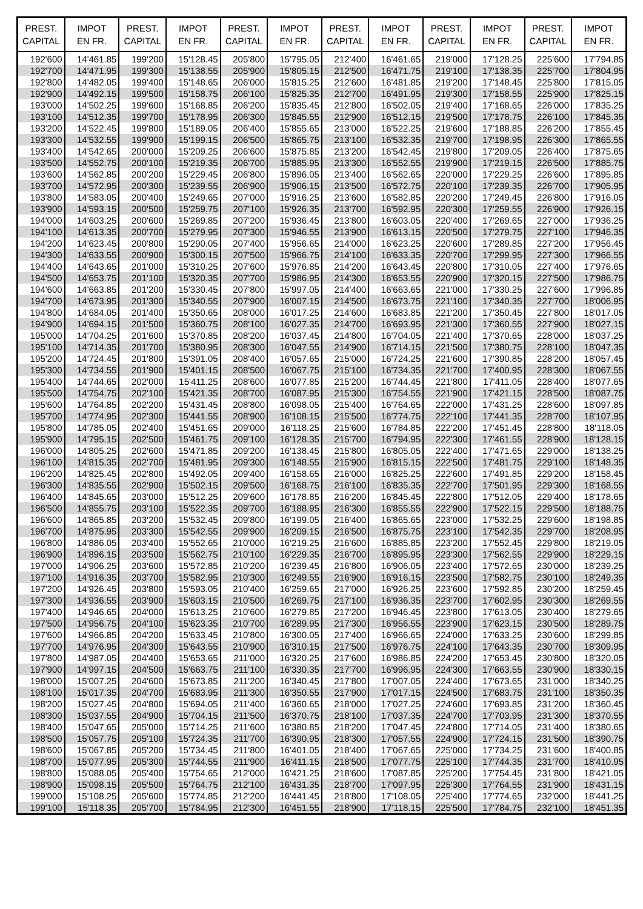| PREST. CAPITAL | IMPOT EN FR. | PREST. CAPITAL | IMPOT EN FR. | PREST. CAPITAL | IMPOT EN FR. | PREST. CAPITAL | IMPOT EN FR. | PREST. CAPITAL | IMPOT EN FR. | PREST. CAPITAL | IMPOT EN FR. |
| --- | --- | --- | --- | --- | --- | --- | --- | --- | --- | --- | --- |
| 192'600 | 14'461.85 | 199'200 | 15'128.45 | 205'800 | 15'795.05 | 212'400 | 16'461.65 | 219'000 | 17'128.25 | 225'600 | 17'794.85 |
| 192'700 | 14'471.95 | 199'300 | 15'138.55 | 205'900 | 15'805.15 | 212'500 | 16'471.75 | 219'100 | 17'138.35 | 225'700 | 17'804.95 |
| 192'800 | 14'482.05 | 199'400 | 15'148.65 | 206'000 | 15'815.25 | 212'600 | 16'481.85 | 219'200 | 17'148.45 | 225'800 | 17'815.05 |
| 192'900 | 14'492.15 | 199'500 | 15'158.75 | 206'100 | 15'825.35 | 212'700 | 16'491.95 | 219'300 | 17'158.55 | 225'900 | 17'825.15 |
| 193'000 | 14'502.25 | 199'600 | 15'168.85 | 206'200 | 15'835.45 | 212'800 | 16'502.05 | 219'400 | 17'168.65 | 226'000 | 17'835.25 |
| 193'100 | 14'512.35 | 199'700 | 15'178.95 | 206'300 | 15'845.55 | 212'900 | 16'512.15 | 219'500 | 17'178.75 | 226'100 | 17'845.35 |
| 193'200 | 14'522.45 | 199'800 | 15'189.05 | 206'400 | 15'855.65 | 213'000 | 16'522.25 | 219'600 | 17'188.85 | 226'200 | 17'855.45 |
| 193'300 | 14'532.55 | 199'900 | 15'199.15 | 206'500 | 15'865.75 | 213'100 | 16'532.35 | 219'700 | 17'198.95 | 226'300 | 17'865.55 |
| 193'400 | 14'542.65 | 200'000 | 15'209.25 | 206'600 | 15'875.85 | 213'200 | 16'542.45 | 219'800 | 17'209.05 | 226'400 | 17'875.65 |
| 193'500 | 14'552.75 | 200'100 | 15'219.35 | 206'700 | 15'885.95 | 213'300 | 16'552.55 | 219'900 | 17'219.15 | 226'500 | 17'885.75 |
| 193'600 | 14'562.85 | 200'200 | 15'229.45 | 206'800 | 15'896.05 | 213'400 | 16'562.65 | 220'000 | 17'229.25 | 226'600 | 17'895.85 |
| 193'700 | 14'572.95 | 200'300 | 15'239.55 | 206'900 | 15'906.15 | 213'500 | 16'572.75 | 220'100 | 17'239.35 | 226'700 | 17'905.95 |
| 193'800 | 14'583.05 | 200'400 | 15'249.65 | 207'000 | 15'916.25 | 213'600 | 16'582.85 | 220'200 | 17'249.45 | 226'800 | 17'916.05 |
| 193'900 | 14'593.15 | 200'500 | 15'259.75 | 207'100 | 15'926.35 | 213'700 | 16'592.95 | 220'300 | 17'259.55 | 226'900 | 17'926.15 |
| 194'000 | 14'603.25 | 200'600 | 15'269.85 | 207'200 | 15'936.45 | 213'800 | 16'603.05 | 220'400 | 17'269.65 | 227'000 | 17'936.25 |
| 194'100 | 14'613.35 | 200'700 | 15'279.95 | 207'300 | 15'946.55 | 213'900 | 16'613.15 | 220'500 | 17'279.75 | 227'100 | 17'946.35 |
| 194'200 | 14'623.45 | 200'800 | 15'290.05 | 207'400 | 15'956.65 | 214'000 | 16'623.25 | 220'600 | 17'289.85 | 227'200 | 17'956.45 |
| 194'300 | 14'633.55 | 200'900 | 15'300.15 | 207'500 | 15'966.75 | 214'100 | 16'633.35 | 220'700 | 17'299.95 | 227'300 | 17'966.55 |
| 194'400 | 14'643.65 | 201'000 | 15'310.25 | 207'600 | 15'976.85 | 214'200 | 16'643.45 | 220'800 | 17'310.05 | 227'400 | 17'976.65 |
| 194'500 | 14'653.75 | 201'100 | 15'320.35 | 207'700 | 15'986.95 | 214'300 | 16'653.55 | 220'900 | 17'320.15 | 227'500 | 17'986.75 |
| 194'600 | 14'663.85 | 201'200 | 15'330.45 | 207'800 | 15'997.05 | 214'400 | 16'663.65 | 221'000 | 17'330.25 | 227'600 | 17'996.85 |
| 194'700 | 14'673.95 | 201'300 | 15'340.55 | 207'900 | 16'007.15 | 214'500 | 16'673.75 | 221'100 | 17'340.35 | 227'700 | 18'006.95 |
| 194'800 | 14'684.05 | 201'400 | 15'350.65 | 208'000 | 16'017.25 | 214'600 | 16'683.85 | 221'200 | 17'350.45 | 227'800 | 18'017.05 |
| 194'900 | 14'694.15 | 201'500 | 15'360.75 | 208'100 | 16'027.35 | 214'700 | 16'693.95 | 221'300 | 17'360.55 | 227'900 | 18'027.15 |
| 195'000 | 14'704.25 | 201'600 | 15'370.85 | 208'200 | 16'037.45 | 214'800 | 16'704.05 | 221'400 | 17'370.65 | 228'000 | 18'037.25 |
| 195'100 | 14'714.35 | 201'700 | 15'380.95 | 208'300 | 16'047.55 | 214'900 | 16'714.15 | 221'500 | 17'380.75 | 228'100 | 18'047.35 |
| 195'200 | 14'724.45 | 201'800 | 15'391.05 | 208'400 | 16'057.65 | 215'000 | 16'724.25 | 221'600 | 17'390.85 | 228'200 | 18'057.45 |
| 195'300 | 14'734.55 | 201'900 | 15'401.15 | 208'500 | 16'067.75 | 215'100 | 16'734.35 | 221'700 | 17'400.95 | 228'300 | 18'067.55 |
| 195'400 | 14'744.65 | 202'000 | 15'411.25 | 208'600 | 16'077.85 | 215'200 | 16'744.45 | 221'800 | 17'411.05 | 228'400 | 18'077.65 |
| 195'500 | 14'754.75 | 202'100 | 15'421.35 | 208'700 | 16'087.95 | 215'300 | 16'754.55 | 221'900 | 17'421.15 | 228'500 | 18'087.75 |
| 195'600 | 14'764.85 | 202'200 | 15'431.45 | 208'800 | 16'098.05 | 215'400 | 16'764.65 | 222'000 | 17'431.25 | 228'600 | 18'097.85 |
| 195'700 | 14'774.95 | 202'300 | 15'441.55 | 208'900 | 16'108.15 | 215'500 | 16'774.75 | 222'100 | 17'441.35 | 228'700 | 18'107.95 |
| 195'800 | 14'785.05 | 202'400 | 15'451.65 | 209'000 | 16'118.25 | 215'600 | 16'784.85 | 222'200 | 17'451.45 | 228'800 | 18'118.05 |
| 195'900 | 14'795.15 | 202'500 | 15'461.75 | 209'100 | 16'128.35 | 215'700 | 16'794.95 | 222'300 | 17'461.55 | 228'900 | 18'128.15 |
| 196'000 | 14'805.25 | 202'600 | 15'471.85 | 209'200 | 16'138.45 | 215'800 | 16'805.05 | 222'400 | 17'471.65 | 229'000 | 18'138.25 |
| 196'100 | 14'815.35 | 202'700 | 15'481.95 | 209'300 | 16'148.55 | 215'900 | 16'815.15 | 222'500 | 17'481.75 | 229'100 | 18'148.35 |
| 196'200 | 14'825.45 | 202'800 | 15'492.05 | 209'400 | 16'158.65 | 216'000 | 16'825.25 | 222'600 | 17'491.85 | 229'200 | 18'158.45 |
| 196'300 | 14'835.55 | 202'900 | 15'502.15 | 209'500 | 16'168.75 | 216'100 | 16'835.35 | 222'700 | 17'501.95 | 229'300 | 18'168.55 |
| 196'400 | 14'845.65 | 203'000 | 15'512.25 | 209'600 | 16'178.85 | 216'200 | 16'845.45 | 222'800 | 17'512.05 | 229'400 | 18'178.65 |
| 196'500 | 14'855.75 | 203'100 | 15'522.35 | 209'700 | 16'188.95 | 216'300 | 16'855.55 | 222'900 | 17'522.15 | 229'500 | 18'188.75 |
| 196'600 | 14'865.85 | 203'200 | 15'532.45 | 209'800 | 16'199.05 | 216'400 | 16'865.65 | 223'000 | 17'532.25 | 229'600 | 18'198.85 |
| 196'700 | 14'875.95 | 203'300 | 15'542.55 | 209'900 | 16'209.15 | 216'500 | 16'875.75 | 223'100 | 17'542.35 | 229'700 | 18'208.95 |
| 196'800 | 14'886.05 | 203'400 | 15'552.65 | 210'000 | 16'219.25 | 216'600 | 16'885.85 | 223'200 | 17'552.45 | 229'800 | 18'219.05 |
| 196'900 | 14'896.15 | 203'500 | 15'562.75 | 210'100 | 16'229.35 | 216'700 | 16'895.95 | 223'300 | 17'562.55 | 229'900 | 18'229.15 |
| 197'000 | 14'906.25 | 203'600 | 15'572.85 | 210'200 | 16'239.45 | 216'800 | 16'906.05 | 223'400 | 17'572.65 | 230'000 | 18'239.25 |
| 197'100 | 14'916.35 | 203'700 | 15'582.95 | 210'300 | 16'249.55 | 216'900 | 16'916.15 | 223'500 | 17'582.75 | 230'100 | 18'249.35 |
| 197'200 | 14'926.45 | 203'800 | 15'593.05 | 210'400 | 16'259.65 | 217'000 | 16'926.25 | 223'600 | 17'592.85 | 230'200 | 18'259.45 |
| 197'300 | 14'936.55 | 203'900 | 15'603.15 | 210'500 | 16'269.75 | 217'100 | 16'936.35 | 223'700 | 17'602.95 | 230'300 | 18'269.55 |
| 197'400 | 14'946.65 | 204'000 | 15'613.25 | 210'600 | 16'279.85 | 217'200 | 16'946.45 | 223'800 | 17'613.05 | 230'400 | 18'279.65 |
| 197'500 | 14'956.75 | 204'100 | 15'623.35 | 210'700 | 16'289.95 | 217'300 | 16'956.55 | 223'900 | 17'623.15 | 230'500 | 18'289.75 |
| 197'600 | 14'966.85 | 204'200 | 15'633.45 | 210'800 | 16'300.05 | 217'400 | 16'966.65 | 224'000 | 17'633.25 | 230'600 | 18'299.85 |
| 197'700 | 14'976.95 | 204'300 | 15'643.55 | 210'900 | 16'310.15 | 217'500 | 16'976.75 | 224'100 | 17'643.35 | 230'700 | 18'309.95 |
| 197'800 | 14'987.05 | 204'400 | 15'653.65 | 211'000 | 16'320.25 | 217'600 | 16'986.85 | 224'200 | 17'653.45 | 230'800 | 18'320.05 |
| 197'900 | 14'997.15 | 204'500 | 15'663.75 | 211'100 | 16'330.35 | 217'700 | 16'996.95 | 224'300 | 17'663.55 | 230'900 | 18'330.15 |
| 198'000 | 15'007.25 | 204'600 | 15'673.85 | 211'200 | 16'340.45 | 217'800 | 17'007.05 | 224'400 | 17'673.65 | 231'000 | 18'340.25 |
| 198'100 | 15'017.35 | 204'700 | 15'683.95 | 211'300 | 16'350.55 | 217'900 | 17'017.15 | 224'500 | 17'683.75 | 231'100 | 18'350.35 |
| 198'200 | 15'027.45 | 204'800 | 15'694.05 | 211'400 | 16'360.65 | 218'000 | 17'027.25 | 224'600 | 17'693.85 | 231'200 | 18'360.45 |
| 198'300 | 15'037.55 | 204'900 | 15'704.15 | 211'500 | 16'370.75 | 218'100 | 17'037.35 | 224'700 | 17'703.95 | 231'300 | 18'370.55 |
| 198'400 | 15'047.65 | 205'000 | 15'714.25 | 211'600 | 16'380.85 | 218'200 | 17'047.45 | 224'800 | 17'714.05 | 231'400 | 18'380.65 |
| 198'500 | 15'057.75 | 205'100 | 15'724.35 | 211'700 | 16'390.95 | 218'300 | 17'057.55 | 224'900 | 17'724.15 | 231'500 | 18'390.75 |
| 198'600 | 15'067.85 | 205'200 | 15'734.45 | 211'800 | 16'401.05 | 218'400 | 17'067.65 | 225'000 | 17'734.25 | 231'600 | 18'400.85 |
| 198'700 | 15'077.95 | 205'300 | 15'744.55 | 211'900 | 16'411.15 | 218'500 | 17'077.75 | 225'100 | 17'744.35 | 231'700 | 18'410.95 |
| 198'800 | 15'088.05 | 205'400 | 15'754.65 | 212'000 | 16'421.25 | 218'600 | 17'087.85 | 225'200 | 17'754.45 | 231'800 | 18'421.05 |
| 198'900 | 15'098.15 | 205'500 | 15'764.75 | 212'100 | 16'431.35 | 218'700 | 17'097.95 | 225'300 | 17'764.55 | 231'900 | 18'431.15 |
| 199'000 | 15'108.25 | 205'600 | 15'774.85 | 212'200 | 16'441.45 | 218'800 | 17'108.05 | 225'400 | 17'774.65 | 232'000 | 18'441.25 |
| 199'100 | 15'118.35 | 205'700 | 15'784.95 | 212'300 | 16'451.55 | 218'900 | 17'118.15 | 225'500 | 17'784.75 | 232'100 | 18'451.35 |